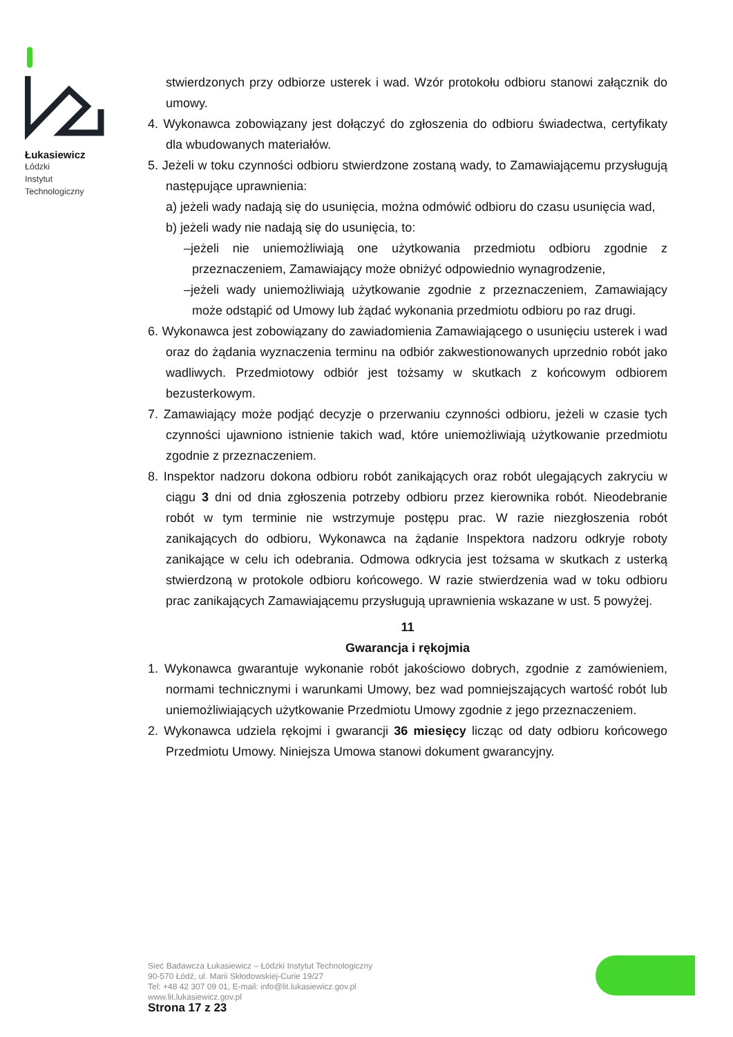Łukasiewicz
Łódzki
Instytut
Technologiczny
stwierdzonych przy odbiorze usterek i wad. Wzór protokołu odbioru stanowi załącznik do umowy.
4. Wykonawca zobowiązany jest dołączyć do zgłoszenia do odbioru świadectwa, certyfikaty dla wbudowanych materiałów.
5. Jeżeli w toku czynności odbioru stwierdzone zostaną wady, to Zamawiającemu przysługują następujące uprawnienia:
a) jeżeli wady nadają się do usunięcia, można odmówić odbioru do czasu usunięcia wad,
b) jeżeli wady nie nadają się do usunięcia, to:
–jeżeli nie uniemożliwiają one użytkowania przedmiotu odbioru zgodnie z przeznaczeniem, Zamawiający może obniżyć odpowiednio wynagrodzenie,
–jeżeli wady uniemożliwiają użytkowanie zgodnie z przeznaczeniem, Zamawiający może odstąpić od Umowy lub żądać wykonania przedmiotu odbioru po raz drugi.
6. Wykonawca jest zobowiązany do zawiadomienia Zamawiającego o usunięciu usterek i wad oraz do żądania wyznaczenia terminu na odbiór zakwestionowanych uprzednio robót jako wadliwych. Przedmiotowy odbiór jest tożsamy w skutkach z końcowym odbiorem bezusterkowym.
7. Zamawiający może podjąć decyzje o przerwaniu czynności odbioru, jeżeli w czasie tych czynności ujawniono istnienie takich wad, które uniemożliwiają użytkowanie przedmiotu zgodnie z przeznaczeniem.
8. Inspektor nadzoru dokona odbioru robót zanikających oraz robót ulegających zakryciu w ciągu 3 dni od dnia zgłoszenia potrzeby odbioru przez kierownika robót. Nieodebranie robót w tym terminie nie wstrzymuje postępu prac. W razie niezgłoszenia robót zanikających do odbioru, Wykonawca na żądanie Inspektora nadzoru odkryje roboty zanikające w celu ich odebrania. Odmowa odkrycia jest tożsama w skutkach z usterką stwierdzoną w protokole odbioru końcowego. W razie stwierdzenia wad w toku odbioru prac zanikających Zamawiającemu przysługują uprawnienia wskazane w ust. 5 powyżej.
11
Gwarancja i rękojmia
1. Wykonawca gwarantuje wykonanie robót jakościowo dobrych, zgodnie z zamówieniem, normami technicznymi i warunkami Umowy, bez wad pomniejszających wartość robót lub uniemożliwiających użytkowanie Przedmiotu Umowy zgodnie z jego przeznaczeniem.
2. Wykonawca udziela rękojmi i gwarancji 36 miesięcy licząc od daty odbioru końcowego Przedmiotu Umowy. Niniejsza Umowa stanowi dokument gwarancyjny.
Sieć Badawcza Łukasiewicz – Łódzki Instytut Technologiczny
90-570 Łódź, ul. Marii Skłodowskiej-Curie 19/27
Tel: +48 42 307 09 01, E-mail: info@lit.lukasiewicz.gov.pl
www.lit.lukasiewicz.gov.pl
Strona 17 z 23